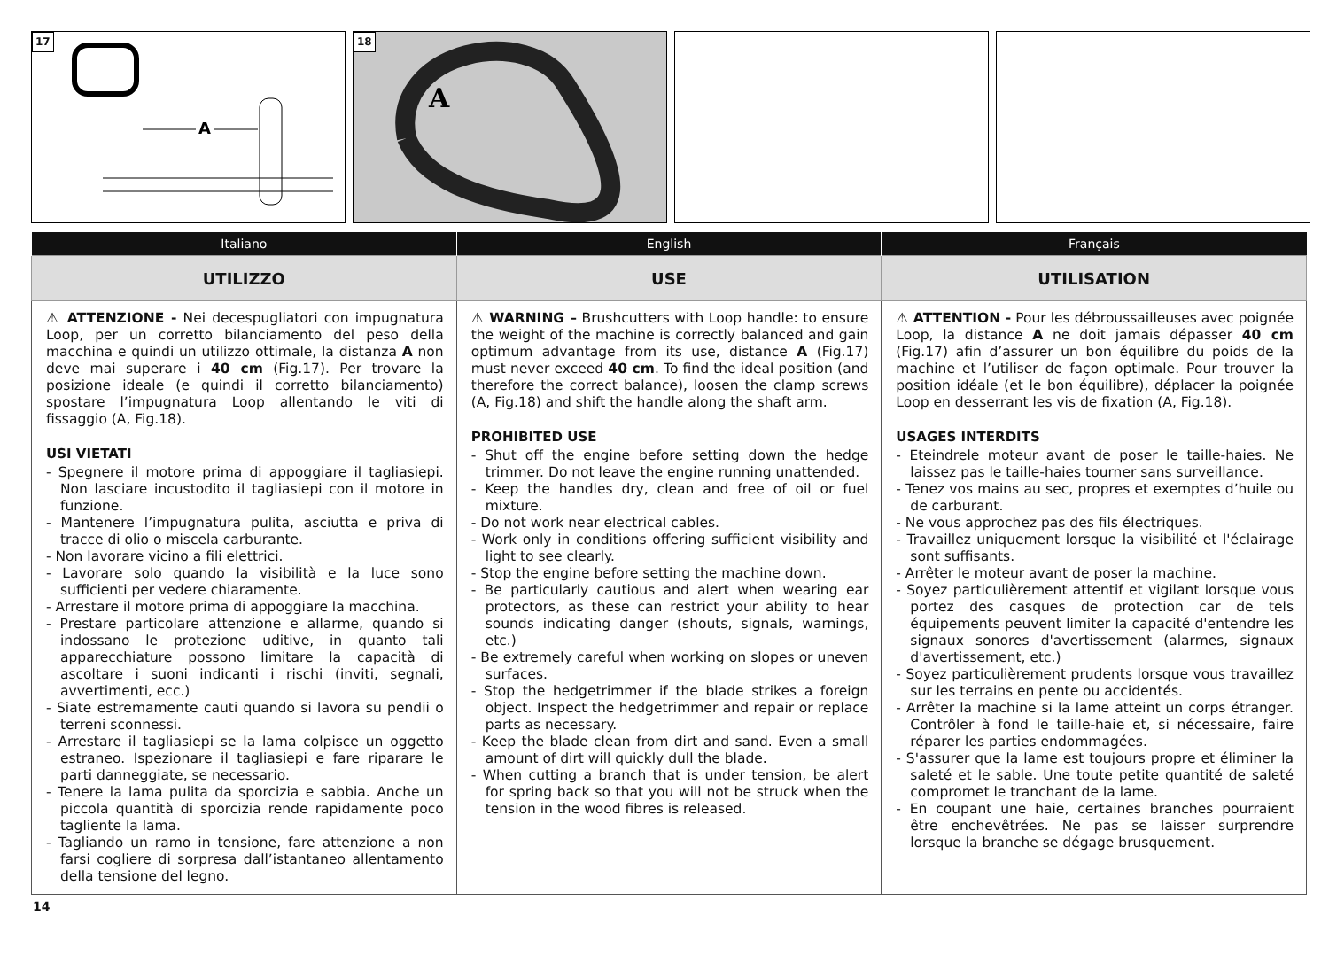17
A
18
A
| Italiano | English | Français |
| --- | --- | --- |
| UTILIZZO | USE | UTILISATION |
| ⚠ ATTENZIONE - Nei decespugliatori con impugnatura Loop, per un corretto bilanciamento del peso della macchina e quindi un utilizzo ottimale, la distanza A non deve mai superare i 40 cm (Fig.17). Per trovare la posizione ideale (e quindi il corretto bilanciamento) spostare l’impugnatura Loop allentando le viti di fissaggio (A, Fig.18). USI VIETATI - Spegnere il motore prima di appoggiare il tagliasiepi. Non lasciare incustodito il tagliasiepi con il motore in funzione. - Mantenere l’impugnatura pulita, asciutta e priva di tracce di olio o miscela carburante. - Non lavorare vicino a fili elettrici. - Lavorare solo quando la visibilità e la luce sono sufficienti per vedere chiaramente. - Arrestare il motore prima di appoggiare la macchina. - Prestare particolare attenzione e allarme, quando si indossano le protezione uditive, in quanto tali apparecchiature possono limitare la capacità di ascoltare i suoni indicanti i rischi (inviti, segnali, avvertimenti, ecc.) - Siate estremamente cauti quando si lavora su pendii o terreni sconnessi. - Arrestare il tagliasiepi se la lama colpisce un oggetto estraneo. Ispezionare il tagliasiepi e fare riparare le parti danneggiate, se necessario. - Tenere la lama pulita da sporcizia e sabbia. Anche un piccola quantità di sporcizia rende rapidamente poco tagliente la lama. - Tagliando un ramo in tensione, fare attenzione a non farsi cogliere di sorpresa dall’istantaneo allentamento della tensione del legno. | ⚠ WARNING – Brushcutters with Loop handle: to ensure the weight of the machine is correctly balanced and gain optimum advantage from its use, distance A (Fig.17) must never exceed 40 cm . To find the ideal position (and therefore the correct balance), loosen the clamp screws (A, Fig.18) and shift the handle along the shaft arm. PROHIBITED USE - Shut off the engine before setting down the hedge trimmer. Do not leave the engine running unattended. - Keep the handles dry, clean and free of oil or fuel mixture. - Do not work near electrical cables. - Work only in conditions offering sufficient visibility and light to see clearly. - Stop the engine before setting the machine down. - Be particularly cautious and alert when wearing ear protectors, as these can restrict your ability to hear sounds indicating danger (shouts, signals, warnings, etc.) - Be extremely careful when working on slopes or uneven surfaces. - Stop the hedgetrimmer if the blade strikes a foreign object. Inspect the hedgetrimmer and repair or replace parts as necessary. - Keep the blade clean from dirt and sand. Even a small amount of dirt will quickly dull the blade. - When cutting a branch that is under tension, be alert for spring back so that you will not be struck when the tension in the wood fibres is released. | ⚠ ATTENTION - Pour les débroussailleuses avec poignée Loop, la distance A ne doit jamais dépasser 40 cm (Fig.17) afin d’assurer un bon équilibre du poids de la machine et l’utiliser de façon optimale. Pour trouver la position idéale (et le bon équilibre), déplacer la poignée Loop en desserrant les vis de fixation (A, Fig.18). USAGES INTERDITS - Eteindrele moteur avant de poser le taille-haies. Ne laissez pas le taille-haies tourner sans surveillance. - Tenez vos mains au sec, propres et exemptes d’huile ou de carburant. - Ne vous approchez pas des fils électriques. - Travaillez uniquement lorsque la visibilité et l'éclairage sont suffisants. - Arrêter le moteur avant de poser la machine. - Soyez particulièrement attentif et vigilant lorsque vous portez des casques de protection car de tels équipements peuvent limiter la capacité d'entendre les signaux sonores d'avertissement (alarmes, signaux d'avertissement, etc.) - Soyez particulièrement prudents lorsque vous travaillez sur les terrains en pente ou accidentés. - Arrêter la machine si la lame atteint un corps étranger. Contrôler à fond le taille-haie et, si nécessaire, faire réparer les parties endommagées. - S'assurer que la lame est toujours propre et éliminer la saleté et le sable. Une toute petite quantité de saleté compromet le tranchant de la lame. - En coupant une haie, certaines branches pourraient être enchevêtrées. Ne pas se laisser surprendre lorsque la branche se dégage brusquement. |
14